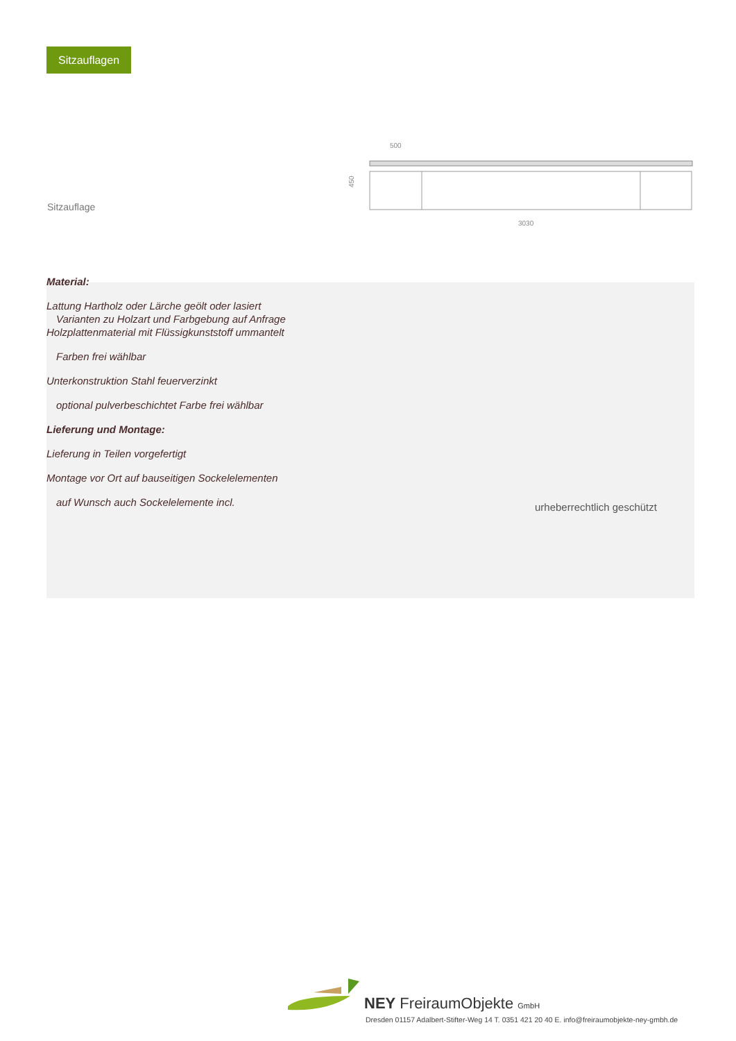Sitzauflagen
Sitzauflage
500
3030
450
Material:
Lattung Hartholz oder Lärche geölt oder lasiert
Varianten zu Holzart und Farbgebung auf Anfrage
Holzplattenmaterial mit Flüssigkunststoff ummantelt
Farben frei wählbar
Unterkonstruktion Stahl feuerverzinkt
optional pulverbeschichtet Farbe frei wählbar
Lieferung und Montage:
Lieferung in Teilen vorgefertigt
Montage vor Ort auf bauseitigen Sockelelementen
auf Wunsch auch Sockelelemente incl.
urheberrechtlich geschützt
NEY FreiraumObjekte GmbH
Dresden 01157 Adalbert-Stifter-Weg 14 T. 0351 421 20 40 E. info@freiraumobjekte-ney-gmbh.de